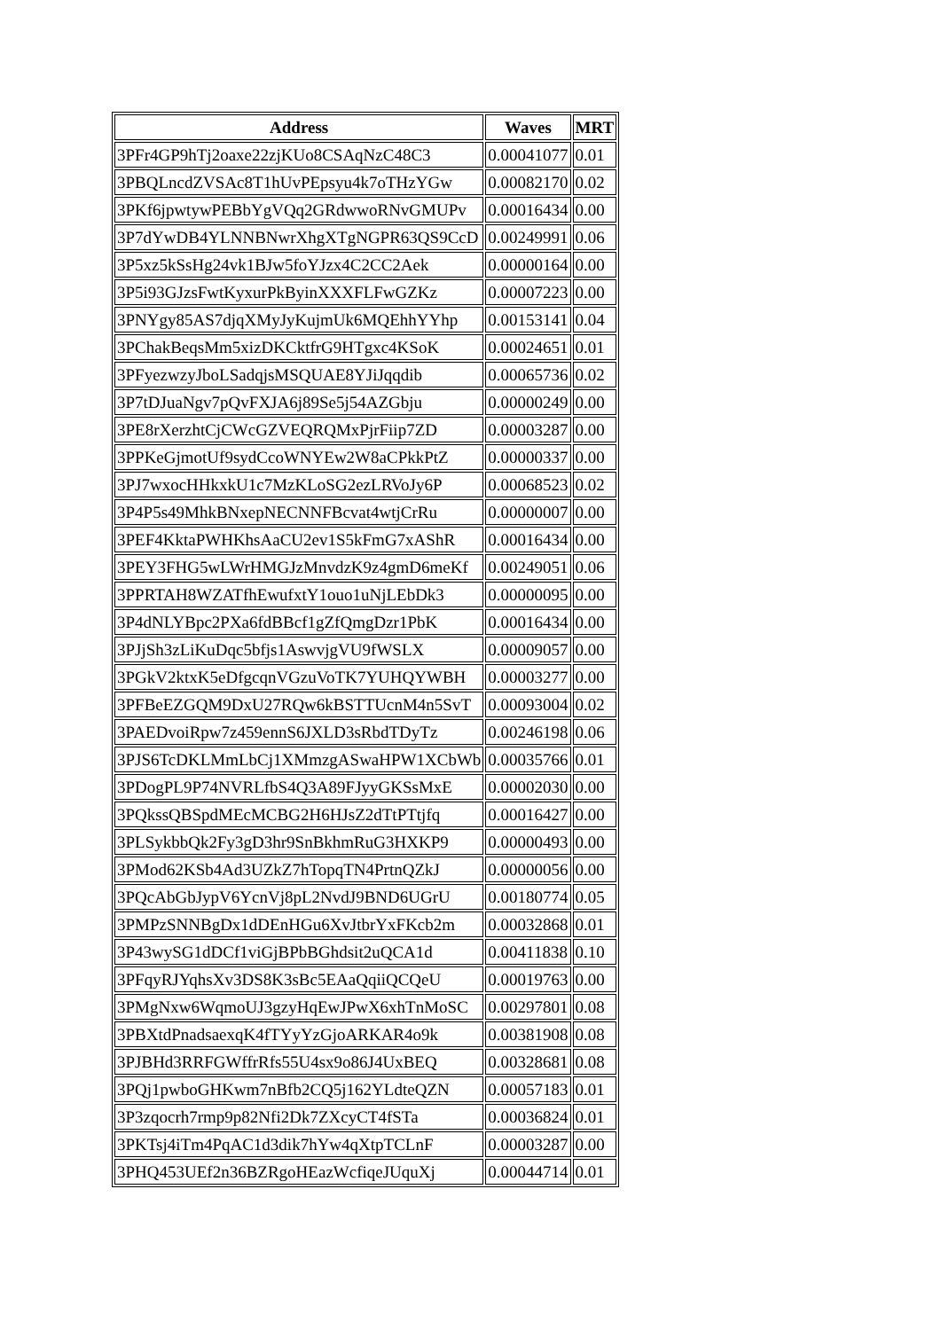| Address | Waves | MRT |
| --- | --- | --- |
| 3PFr4GP9hTj2oaxe22zjKUo8CSAqNzC48C3 | 0.00041077 | 0.01 |
| 3PBQLncdZVSAc8T1hUvPEpsyu4k7oTHzYGw | 0.00082170 | 0.02 |
| 3PKf6jpwtywPEBbYgVQq2GRdwwoRNvGMUPv | 0.00016434 | 0.00 |
| 3P7dYwDB4YLNNBNwrXhgXTgNGPR63QS9CcD | 0.00249991 | 0.06 |
| 3P5xz5kSsHg24vk1BJw5foYJzx4C2CC2Aek | 0.00000164 | 0.00 |
| 3P5i93GJzsFwtKyxurPkByinXXXFLFwGZKz | 0.00007223 | 0.00 |
| 3PNYgy85AS7djqXMyJyKujmUk6MQEhhYYhp | 0.00153141 | 0.04 |
| 3PChakBeqsMm5xizDKCktfrG9HTgxc4KSoK | 0.00024651 | 0.01 |
| 3PFyezwzyJboLSadqjsMSQUAE8YJiJqqdib | 0.00065736 | 0.02 |
| 3P7tDJuaNgv7pQvFXJA6j89Se5j54AZGbju | 0.00000249 | 0.00 |
| 3PE8rXerzhtCjCWcGZVEQRQMxPjrFiip7ZD | 0.00003287 | 0.00 |
| 3PPKeGjmotUf9sydCcoWNYEw2W8aCPkkPtZ | 0.00000337 | 0.00 |
| 3PJ7wxocHHkxkU1c7MzKLoSG2ezLRVoJy6P | 0.00068523 | 0.02 |
| 3P4P5s49MhkBNxepNECNNFBcvat4wtjCrRu | 0.00000007 | 0.00 |
| 3PEF4KktaPWHKhsAaCU2ev1S5kFmG7xAShR | 0.00016434 | 0.00 |
| 3PEY3FHG5wLWrHMGJzMnvdzK9z4gmD6meKf | 0.00249051 | 0.06 |
| 3PPRTAH8WZATfhEwufxtY1ouo1uNjLEbDk3 | 0.00000095 | 0.00 |
| 3P4dNLYBpc2PXa6fdBBcf1gZfQmgDzr1PbK | 0.00016434 | 0.00 |
| 3PJjSh3zLiKuDqc5bfjs1AswvjgVU9fWSLX | 0.00009057 | 0.00 |
| 3PGkV2ktxK5eDfgcqnVGzuVoTK7YUHQYWBH | 0.00003277 | 0.00 |
| 3PFBeEZGQM9DxU27RQw6kBSTTUcnM4n5SvT | 0.00093004 | 0.02 |
| 3PAEDvoiRpw7z459ennS6JXLD3sRbdTDyTz | 0.00246198 | 0.06 |
| 3PJS6TcDKLMmLbCj1XMmzgASwaHPW1XCbWb | 0.00035766 | 0.01 |
| 3PDogPL9P74NVRLfbS4Q3A89FJyyGKSsMxE | 0.00002030 | 0.00 |
| 3PQkssQBSpdMEcMCBG2H6HJsZ2dTtPTtjfq | 0.00016427 | 0.00 |
| 3PLSykbbQk2Fy3gD3hr9SnBkhmRuG3HXKP9 | 0.00000493 | 0.00 |
| 3PMod62KSb4Ad3UZkZ7hTopqTN4PrtnQZkJ | 0.00000056 | 0.00 |
| 3PQcAbGbJypV6YcnVj8pL2NvdJ9BND6UGrU | 0.00180774 | 0.05 |
| 3PMPzSNNBgDx1dDEnHGu6XvJtbrYxFKcb2m | 0.00032868 | 0.01 |
| 3P43wySG1dDCf1viGjBPbBGhdsit2uQCA1d | 0.00411838 | 0.10 |
| 3PFqyRJYqhsXv3DS8K3sBc5EAaQqiiQCQeU | 0.00019763 | 0.00 |
| 3PMgNxw6WqmoUJ3gzyHqEwJPwX6xhTnMoSC | 0.00297801 | 0.08 |
| 3PBXtdPnadsaexqK4fTYyYzGjoARKAR4o9k | 0.00381908 | 0.08 |
| 3PJBHd3RRFGWffrRfs55U4sx9o86J4UxBEQ | 0.00328681 | 0.08 |
| 3PQj1pwboGHKwm7nBfb2CQ5j162YLdteQZN | 0.00057183 | 0.01 |
| 3P3zqocrh7rmp9p82Nfi2Dk7ZXcyCT4fSTa | 0.00036824 | 0.01 |
| 3PKTsj4iTm4PqAC1d3dik7hYw4qXtpTCLnF | 0.00003287 | 0.00 |
| 3PHQ453UEf2n36BZRgoHEazWcfiqeJUquXj | 0.00044714 | 0.01 |